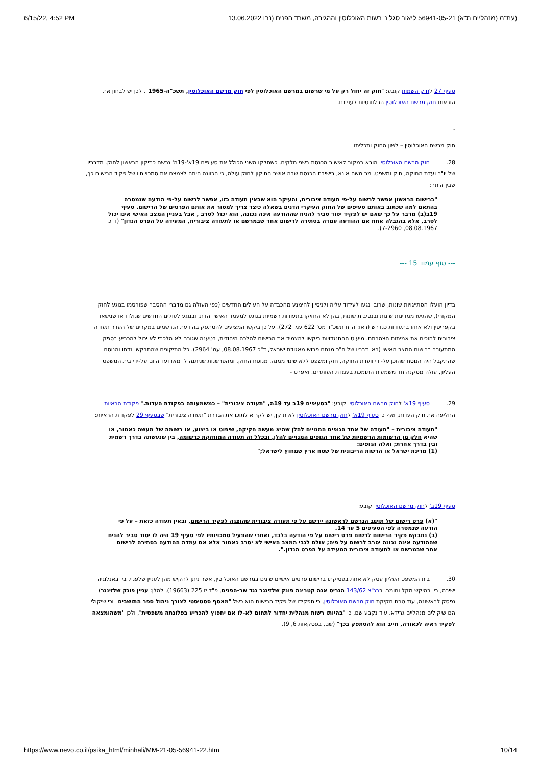6/15/22, 4:52 PM (עת"מ (מנהליים ת"א) 56941-05-21 ליאור סגל נ' רשות האוכלוסין וההגירה, משרד הפנים (נבו 13.06.2022
סעיף 27 לחוק השמות קובע: "חוק זה יחול רק על מי שרשום במרשם האוכלוסין לפי חוק מרשם האוכלוסין, תשכ"ה-1965". לכן יש לבחון את הוראות חוק מרשם האוכלוסין הרלוונטיות לענייננו.
-
חוק מרשם האוכלוסין – לשון החוק ותכליתו
28. חוק מרשם האוכלוסין הובא במקור לאישור הכנסת בשני חלקים, כשחלקו השני הכולל את סעיפים 19א'-19ה' נרשם כתיקון הראשון לחוק. מדבריו של יו"ר ועדת החוקה, חוק ומשפט, מר משה אונא, בישיבת הכנסת שבה אושר התיקון לחוק עולה, כי הכוונה היתה לצמצם את סמכויותיו של פקיד הרישום כך, שבין היתר:
"ברישום הראשון אפשר לרשום על-פי תעודה ציבורית, והעיקר הוא שבאין תעודה כזו, אפשר לרשום על-פי הודעה שנמסרה בהתאם למה שכתוב באותם סעיפים של החוק העיקרי הדנים בשאלה כיצד צריך למסור את אותם הפרטים של הרישום. סעיף 19ב(ב) מדבר על כך שאם יש לפקיד יסוד סביר להניח שההודעה אינה נכונה, הוא יכול לסרב , אבל בעניין המצב האישי אינו יכול לסרב, אלא בהגבלה אחת אם ההודעה עמדה בסתירה לרישום אחר שבמרשם או לתעודה ציבורית, המעידה על הפרט הנדון" (ד"כ 08.08.1967, 7-2960).
--- סוף עמוד 15 ---
בדיון הועלו הסתייגויות שונות, שרובן נגעו לעידוד עליה ולניסיון להימנע מהכבדה על העולים החדשים (כפי העולה גם מדברי ההסבר שפורסמו בנוגע לחוק המקורי), שהגיעו ממדינות שונות ובנסיבות שונות, בהן לא החזיקו בתעודות רשמיות בנוגע למעמד האישי והדת, ובנוגע לעולים החדשים שנולדו או שנישאו בקפריסין ולא אחזו בתעודות כנדרש (ראו: ה"ח תשכ"ד מס' 622 עמ' 272). על כן ביקשו המציעים להסתפק בהודעת הנרשמים במקרים של העדר תעודה ציבורית להוכיח את אמיתות הצהרתם. מיעוט ההתנגדויות ביקשו להצמיד את הרישום להלכה היהודית, בטענה שגורם לא הלכתי לא יכול להכריע בספק המתעורר ברישום המצב האישי (ראו דבריו של ח"כ מנחם פרוש מאגודת ישראל, ד"כ 08.08.1967, עמ' 2964). כל התיקונים שהתבקשו נדחו והנוסח שהתקבל היה הנוסח שהוכן על-ידי וועדת החוקה, חוק ומשפט ללא שינוי ממנה. מנוסח החוק, ומהפרשנות שניתנה לו מאז ועד היום על-ידי בית המשפט העליון, עולה מסקנה חד משמעית התומכת בעמדת העותרים. ואפרט -
29. סעיף 19א' לחוק מרשם האוכלוסין קובע: "בסעיפים 19ב עד 19ה, "תעודה ציבורית" – כמשמעותה בפקודת העדות." פקודת הראיות החליפה את חוק העדות, ואף כי סעיף 19א' לחוק מרשם האוכלוסין לא תוקן, יש לקרוא לתוכו את הגדרת "תעודה ציבורית" שבסעיף 29 לפקודת הראיות:
"תעודה ציבורית – "תעודה של אחד הגופים המנויים להלן שהיא מעשה חקיקה, שיפוט או ביצוע, או רשומה של מעשה כאמור, או שהיא חלק מן הרשומות הרשמיות של אחד הגופים המנויים להלן, ובכלל זה תעודה המוחזקת כרשומה, בין שנעשתה בדרך רשמית ובין בדרך אחרת; ואלה הגופים:
(1) מדינת ישראל או הרשות הריבונית של שטח ארץ שמחוץ לישראל;"
סעיף 19ב' לחוק מרשם האוכלוסין קובע:
"(א) פרט רישום של תושב הנרשם לראשונה יירשם על פי תעודה ציבורית שהוצגה לפקיד הרישום, ובאין תעודה כזאת – על פי הודעה שנמסרה לפי הסעיפים 5 עד 14.
(ב) נתבקש פקיד הרישום לרשום פרט רישום על פי הודעה בלבד, ואחרי שהפעיל סמכויותיו לפי סעיף 19 היה לו יסוד סביר להניח שההודעה אינה נכונה יסרב לרשום על פיה; אולם לגבי המצב האישי לא יסרב כאמור אלא אם עמדה ההודעה בסתירה לרישום אחר שבמרשם או לתעודה ציבורית המעידה על הפרט הנדון.".
30. בית המשפט העליון עסק לא אחת בפסיקתו ברישום פרטים אישיים שונים במרשם האוכלוסין, אשר ניתן להקיש מהן לעניין שלפניי, בין באנלוגיה ישירה, בין בהיקש מקל וחומר. בבג"צ 143/62 הנריט אנה קטרינה פונק שלזינגר נגד שר-הפנים, פ"ד יז 225 (19663), להלן: עניין פונק שלזינגר) נפסק לראשונה, עוד טרם חקיקת חוק מרשם האוכלוסין, כי תפקידו של פקיד הרישום הוא כשל "מאסף סטטיסטי לצורך ניהול ספר התושבים" וכי שיקוליו הם שיקולים מנהליים גרידא. עוד נקבע שם, כי "בהיותו רשות מנהלית יחדור לתחום לא-לו אם יחפוץ להכריע בפלוגתה משפטית", ולכן "משהומצאה לפקיד ראיה לכאורה, חייב הוא להסתפק בכך" (שם, בפסקאות 6, 9).
https://www.nevo.co.il/psika_html/minhali/MM-21-05-56941-22.htm 10/14